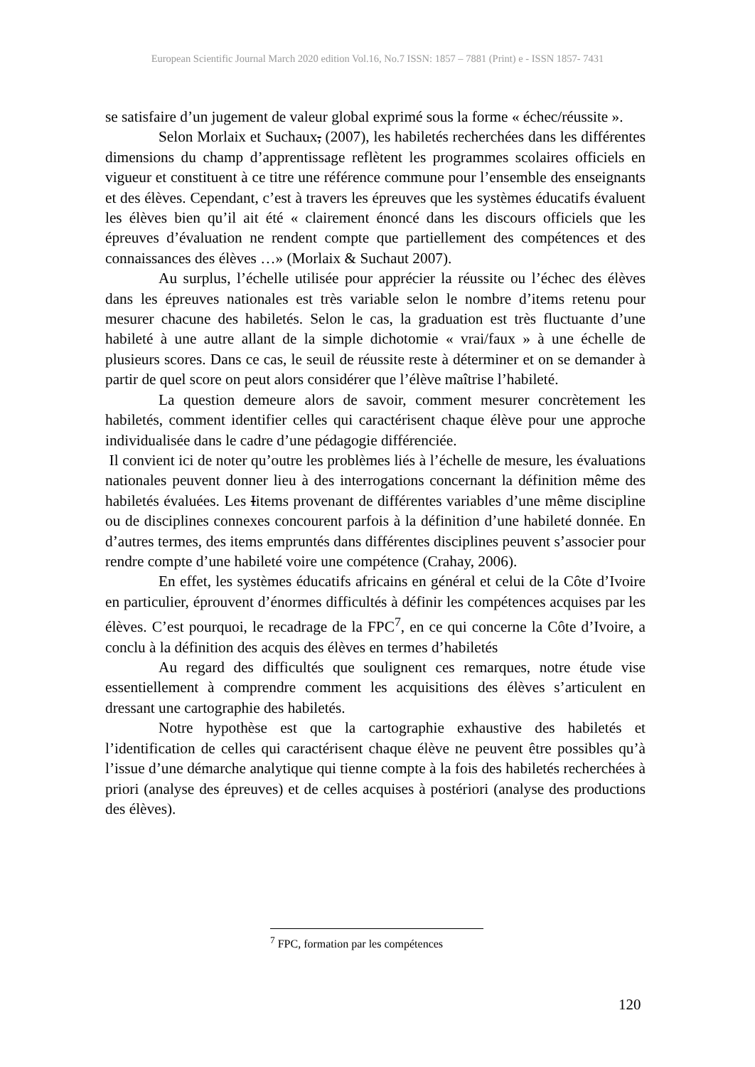European Scientific Journal March 2020 edition Vol.16, No.7 ISSN: 1857 – 7881 (Print) e - ISSN 1857- 7431
se satisfaire d’un jugement de valeur global exprimé sous la forme « échec/réussite ».
Selon Morlaix et Suchaux, (2007), les habiletés recherchées dans les différentes dimensions du champ d’apprentissage reflètent les programmes scolaires officiels en vigueur et constituent à ce titre une référence commune pour l’ensemble des enseignants et des élèves. Cependant, c’est à travers les épreuves que les systèmes éducatifs évaluent les élèves bien qu’il ait été « clairement énoncé dans les discours officiels que les épreuves d’évaluation ne rendent compte que partiellement des compétences et des connaissances des élèves …» (Morlaix & Suchaut 2007).
Au surplus, l’échelle utilisée pour apprécier la réussite ou l’échec des élèves dans les épreuves nationales est très variable selon le nombre d’items retenu pour mesurer chacune des habiletés. Selon le cas, la graduation est très fluctuante d’une habileté à une autre allant de la simple dichotomie « vrai/faux » à une échelle de plusieurs scores. Dans ce cas, le seuil de réussite reste à déterminer et on se demander à partir de quel score on peut alors considérer que l’élève maîtrise l’habileté.
La question demeure alors de savoir, comment mesurer concrètement les habiletés, comment identifier celles qui caractérisent chaque élève pour une approche individualisée dans le cadre d’une pédagogie différenciée.
Il convient ici de noter qu’outre les problèmes liés à l’échelle de mesure, les évaluations nationales peuvent donner lieu à des interrogations concernant la définition même des habiletés évaluées. Les Iitems provenant de différentes variables d’une même discipline ou de disciplines connexes concourent parfois à la définition d’une habileté donnée. En d’autres termes, des items empruntés dans différentes disciplines peuvent s’associer pour rendre compte d’une habileté voire une compétence (Crahay, 2006).
En effet, les systèmes éducatifs africains en général et celui de la Côte d’Ivoire en particulier, éprouvent d’énormes difficultés à définir les compétences acquises par les élèves. C’est pourquoi, le recadrage de la FPC<sup>7</sup>, en ce qui concerne la Côte d’Ivoire, a conclu à la définition des acquis des élèves en termes d’habiletés
Au regard des difficultés que soulignent ces remarques, notre étude vise essentiellement à comprendre comment les acquisitions des élèves s’articulent en dressant une cartographie des habiletés.
Notre hypothèse est que la cartographie exhaustive des habiletés et l’identification de celles qui caractérisent chaque élève ne peuvent être possibles qu’à l’issue d’une démarche analytique qui tienne compte à la fois des habiletés recherchées à priori (analyse des épreuves) et de celles acquises à postériori (analyse des productions des élèves).
<sup>7</sup> FPC, formation par les compétences
120